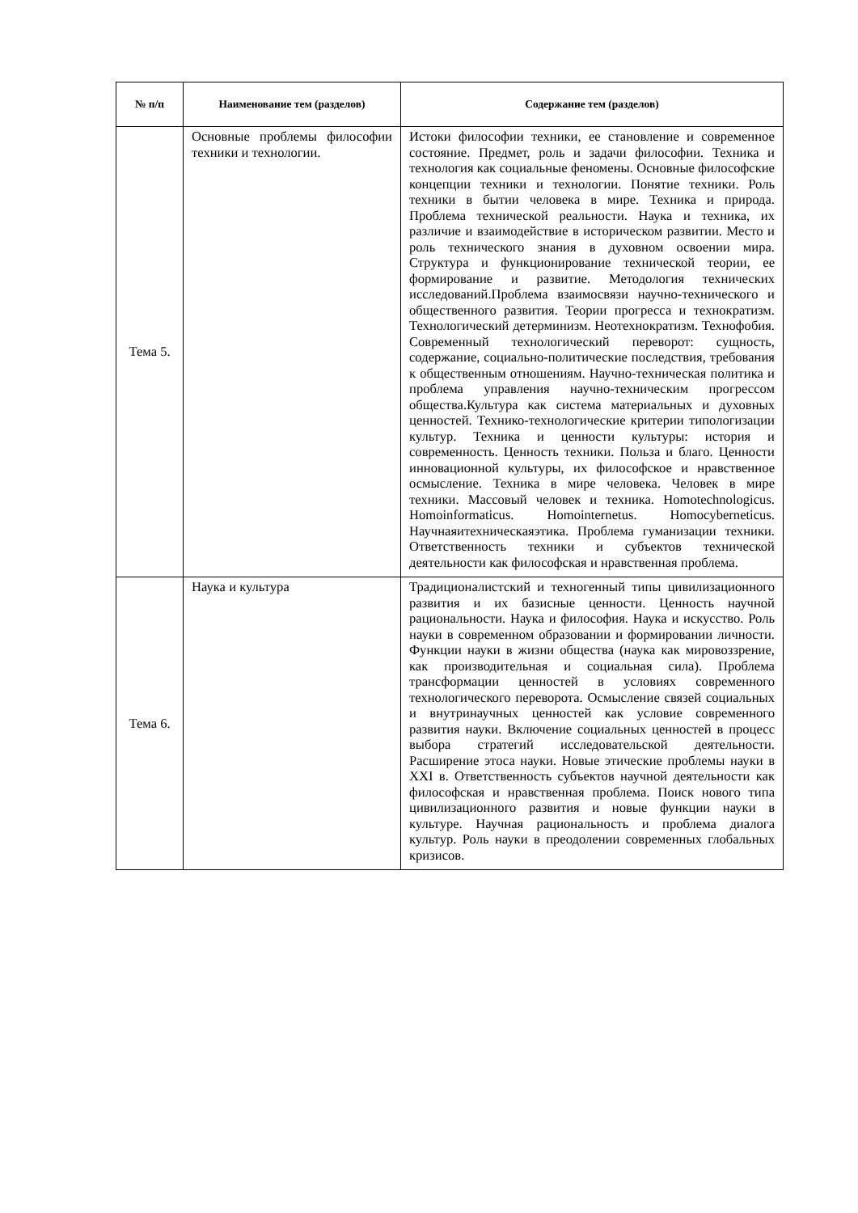| № п/п | Наименование тем (разделов) | Содержание тем (разделов) |
| --- | --- | --- |
| Тема 5. | Основные проблемы философии техники и технологии. | Истоки философии техники, ее становление и современное состояние. Предмет, роль и задачи философии. Техника и технология как социальные феномены. Основные философские концепции техники и технологии. Понятие техники. Роль техники в бытии человека в мире. Техника и природа. Проблема технической реальности. Наука и техника, их различие и взаимодействие в историческом развитии. Место и роль технического знания в духовном освоении мира. Структура и функционирование технической теории, ее формирование и развитие. Методология технических исследований.Проблема взаимосвязи научно-технического и общественного развития. Теории прогресса и технократизм. Технологический детерминизм. Неотехнократизм. Технофобия. Современный технологический переворот: сущность, содержание, социально-политические последствия, требования к общественным отношениям. Научно-техническая политика и проблема управления научно-техническим прогрессом общества.Культура как система материальных и духовных ценностей. Технико-технологические критерии типологизации культур. Техника и ценности культуры: история и современность. Ценность техники. Польза и благо. Ценности инновационной культуры, их философское и нравственное осмысление. Техника в мире человека. Человек в мире техники. Массовый человек и техника. Homotechnologicus. Homoinformaticus. Homointernetus. Homocyberneticus. Научнаяитехническаяэтика. Проблема гуманизации техники. Ответственность техники и субъектов технической деятельности как философская и нравственная проблема. |
| Тема 6. | Наука и культура | Традиционалистский и техногенный типы цивилизационного развития и их базисные ценности. Ценность научной рациональности. Наука и философия. Наука и искусство. Роль науки в современном образовании и формировании личности. Функции науки в жизни общества (наука как мировоззрение, как производительная и социальная сила). Проблема трансформации ценностей в условиях современного технологического переворота. Осмысление связей социальных и внутринаучных ценностей как условие современного развития науки. Включение социальных ценностей в процесс выбора стратегий исследовательской деятельности. Расширение этоса науки. Новые этические проблемы науки в XXI в. Ответственность субъектов научной деятельности как философская и нравственная проблема. Поиск нового типа цивилизационного развития и новые функции науки в культуре. Научная рациональность и проблема диалога культур. Роль науки в преодолении современных глобальных кризисов. |